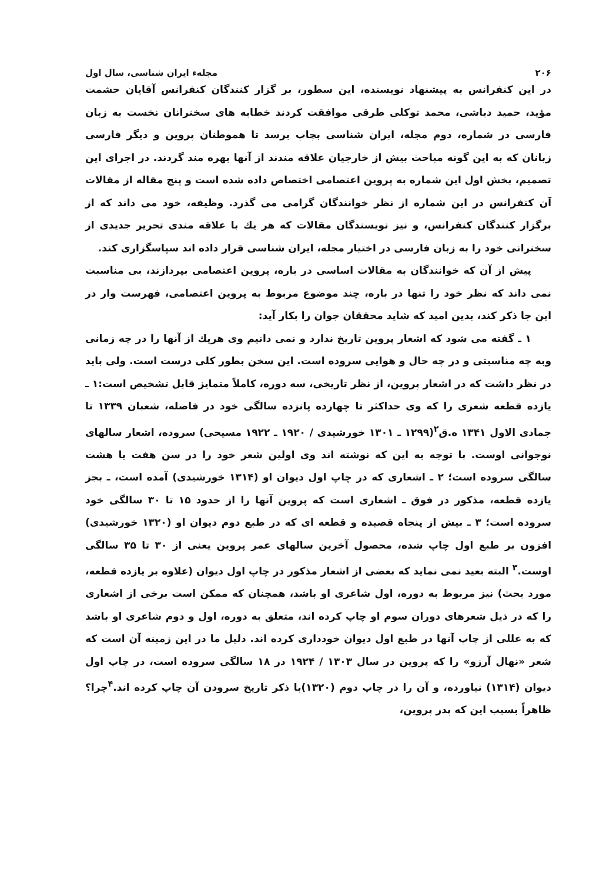۲۰۶ مجلهء ایران شناسی، سال اول
در این کنفرانس به پیشنهاد نویسنده، این سطور، بر گزار کنندگان کنفرانس آقایان حشمت مؤید، حمید دباشی، محمد توکلی طرقی موافقت کردند خطابه های سخنرانان نخست به زبان فارسی در شماره، دوم مجله، ایران شناسی بچاپ برسد تا هموطنان پروین و دیگر فارسی زبانان که به این گونه مباحث بیش از خارجیان علاقه مندند از آنها بهره مند گردند. در اجرای این تصمیم، بخش اول این شماره به پروین اعتصامی اختصاص داده شده است و پنج مقاله از مقالات آن کنفرانس در این شماره از نظر خوانندگان گرامی می گذرد. وظیفه، خود می داند که از برگزار کنندگان کنفرانس، و نیز نویسندگان مقالات که هر یك با علاقه مندی تحریر جدیدی از سخنرانی خود را به زبان فارسی در اختیار مجله، ایران شناسی قرار داده اند سپاسگزاری کند.
پیش از آن که خوانندگان به مقالات اساسی در باره، پروین اعتصامی بپردازند، بی مناسبت نمی داند که نظر خود را تنها در باره، چند موضوع مربوط به پروین اعتصامی، فهرست وار در این جا ذکر کند، بدین امید که شاید محققان جوان را بکار آید:
۱ ـ گفته می شود که اشعار پروین تاریخ ندارد و نمی دانیم وی هریك از آنها را در چه زمانی وبه چه مناسبتی و در چه حال و هوایی سروده است. این سخن بطور کلی درست است. ولی باید در نظر داشت که در اشعار پروین، از نظر تاریخی، سه دوره، کاملاً متمایز قابل تشخیص است:۱ ـ یازده قطعه شعری را که وی حداکثر تا چهارده پانزده سالگی خود در فاصله، شعبان ۱۳۳۹ تا جمادی الاول ۱۳۴۱ ه.ق<sup>۲</sup>(۱۲۹۹ ـ ۱۳۰۱ خورشیدی / ۱۹۲۰ ـ ۱۹۲۲ مسیحی) سروده، اشعار سالهای نوجوانی اوست. با توجه به این که نوشته اند وی اولین شعر خود را در سن هفت یا هشت سالگی سروده است؛ ۲ ـ اشعاری که در چاپ اول دیوان او (۱۳۱۴ خورشیدی) آمده است، ـ بجز یازده قطعه، مذکور در فوق ـ اشعاری است که پروین آنها را از حدود ۱۵ تا ۳۰ سالگی خود سروده است؛ ۳ ـ بیش از پنجاه قصیده و قطعه ای که در طبع دوم دیوان او (۱۳۲۰ خورشیدی) افزون بر طبع اول چاپ شده، محصول آخرین سالهای عمر پروین یعنی از ۳۰ تا ۳۵ سالگی اوست.<sup>۳</sup> البته بعید نمی نماید که بعضی از اشعار مذکور در چاپ اول دیوان (علاوه بر یازده قطعه، مورد بحث) نیز مربوط به دوره، اول شاعری او باشد، همچنان که ممکن است برخی از اشعاری را که در ذیل شعرهای دوران سوم او چاپ کرده اند، متعلق به دوره، اول و دوم شاعری او باشد که به عللی از چاپ آنها در طبع اول دیوان خودداری کرده اند. دلیل ما در این زمینه آن است که شعر «نهال آرزو» را که پروین در سال ۱۳۰۳ / ۱۹۲۴ در ۱۸ سالگی سروده است، در چاپ اول دیوان (۱۳۱۴) نیاورده، و آن را در چاپ دوم (۱۳۲۰)با ذکر تاریخ سرودن آن چاپ کرده اند.<sup>۴</sup>چرا؟ ظاهراً بسبب این که پدر پروین،